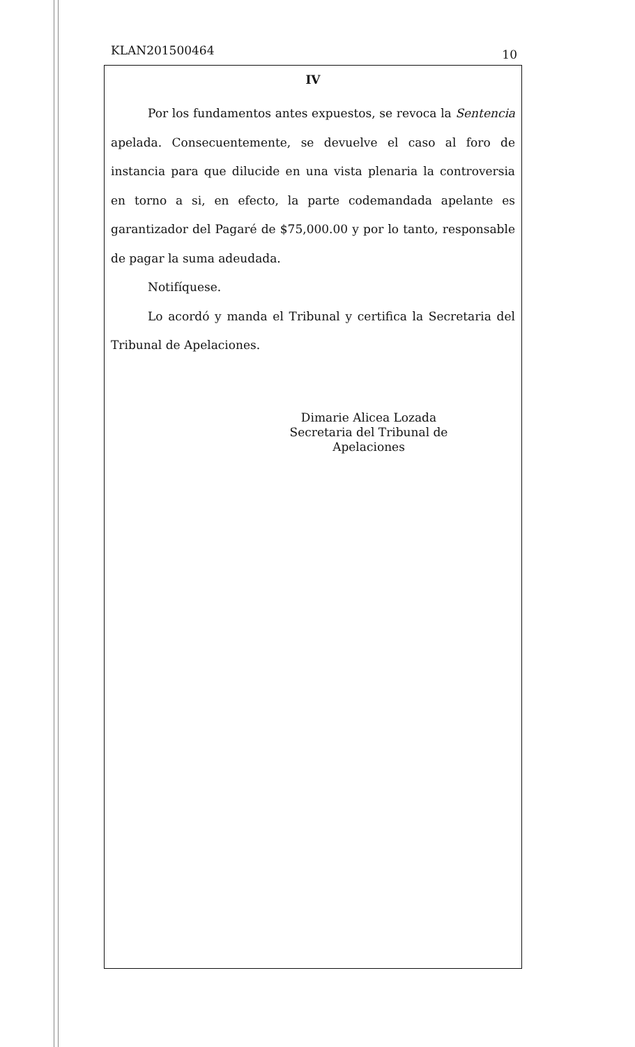KLAN201500464 10
IV
Por los fundamentos antes expuestos, se revoca la Sentencia apelada. Consecuentemente, se devuelve el caso al foro de instancia para que dilucide en una vista plenaria la controversia en torno a si, en efecto, la parte codemandada apelante es garantizador del Pagaré de $75,000.00 y por lo tanto, responsable de pagar la suma adeudada.
Notifíquese.
Lo acordó y manda el Tribunal y certifica la Secretaria del Tribunal de Apelaciones.
Dimarie Alicea Lozada
Secretaria del Tribunal de Apelaciones